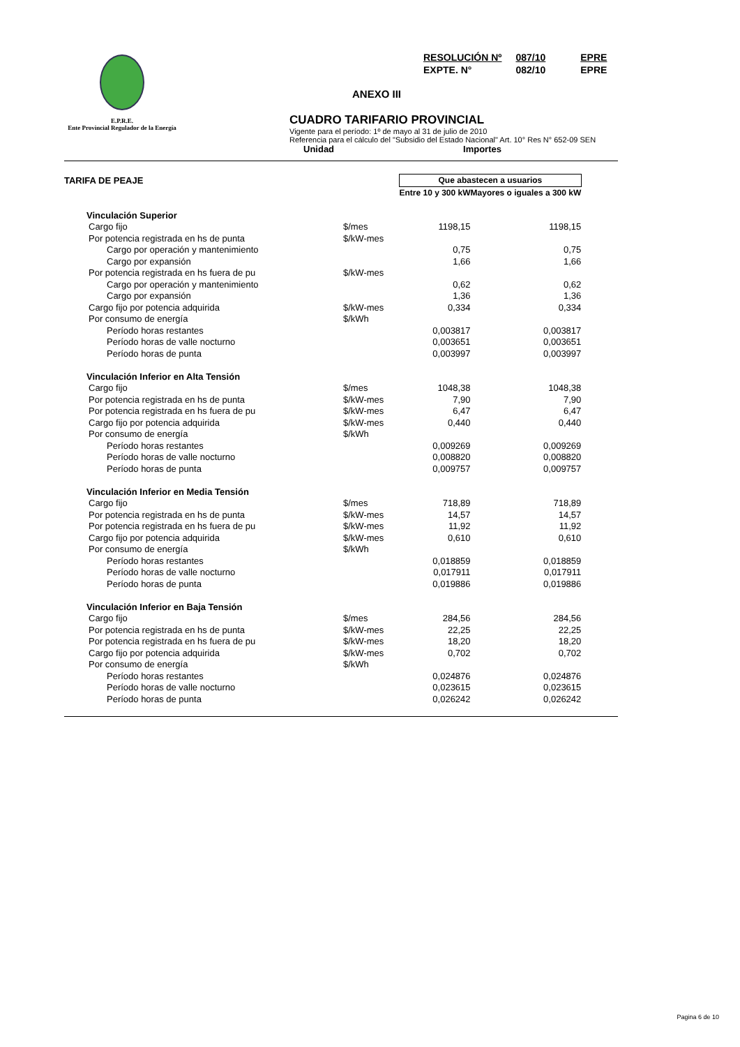E.P.R.E.
Ente Provincial Regulador de la Energía
| RESOLUCIÓN Nº | 087/10 | EPRE |
| EXPTE. N° | 082/10 | EPRE |
ANEXO III
CUADRO TARIFARIO PROVINCIAL
Vigente para el período: 1º de mayo al 31 de julio de 2010
Referencia para el cálculo del "Subsidio del Estado Nacional" Art. 10° Res N° 652-09 SEN
Unidad Importes
| TARIFA DE PEAJE | | Que abastecen a usuarios | | |
| | | Entre 10 y 300 kW | Mayores o iguales a 300 kW | |
| Vinculación Superior | | | | |
| Cargo fijo | $/mes | 1198,15 | 1198,15 | |
| Por potencia registrada en hs de punta | $/kW-mes | | | |
| Cargo por operación y mantenimiento | | 0,75 | 0,75 | |
| Cargo por expansión | | 1,66 | 1,66 | |
| Por potencia registrada en hs fuera de pu | $/kW-mes | | | |
| Cargo por operación y mantenimiento | | 0,62 | 0,62 | |
| Cargo por expansión | | 1,36 | 1,36 | |
| Cargo fijo por potencia adquirida | $/kW-mes | 0,334 | 0,334 | |
| Por consumo de energía | $/kWh | | | |
| Período horas restantes | | 0,003817 | 0,003817 | |
| Período horas de valle nocturno | | 0,003651 | 0,003651 | |
| Período horas de punta | | 0,003997 | 0,003997 | |
| Vinculación Inferior en Alta Tensión | | | | |
| Cargo fijo | $/mes | 1048,38 | 1048,38 | |
| Por potencia registrada en hs de punta | $/kW-mes | 7,90 | 7,90 | |
| Por potencia registrada en hs fuera de pu | $/kW-mes | 6,47 | 6,47 | |
| Cargo fijo por potencia adquirida | $/kW-mes | 0,440 | 0,440 | |
| Por consumo de energía | $/kWh | | | |
| Período horas restantes | | 0,009269 | 0,009269 | |
| Período horas de valle nocturno | | 0,008820 | 0,008820 | |
| Período horas de punta | | 0,009757 | 0,009757 | |
| Vinculación Inferior en Media Tensión | | | | |
| Cargo fijo | $/mes | 718,89 | 718,89 | |
| Por potencia registrada en hs de punta | $/kW-mes | 14,57 | 14,57 | |
| Por potencia registrada en hs fuera de pu | $/kW-mes | 11,92 | 11,92 | |
| Cargo fijo por potencia adquirida | $/kW-mes | 0,610 | 0,610 | |
| Por consumo de energía | $/kWh | | | |
| Período horas restantes | | 0,018859 | 0,018859 | |
| Período horas de valle nocturno | | 0,017911 | 0,017911 | |
| Período horas de punta | | 0,019886 | 0,019886 | |
| Vinculación Inferior en Baja Tensión | | | | |
| Cargo fijo | $/mes | 284,56 | 284,56 | |
| Por potencia registrada en hs de punta | $/kW-mes | 22,25 | 22,25 | |
| Por potencia registrada en hs fuera de pu | $/kW-mes | 18,20 | 18,20 | |
| Cargo fijo por potencia adquirida | $/kW-mes | 0,702 | 0,702 | |
| Por consumo de energía | $/kWh | | | |
| Período horas restantes | | 0,024876 | 0,024876 | |
| Período horas de valle nocturno | | 0,023615 | 0,023615 | |
| Período horas de punta | | 0,026242 | 0,026242 | |
Pagina 6 de 10